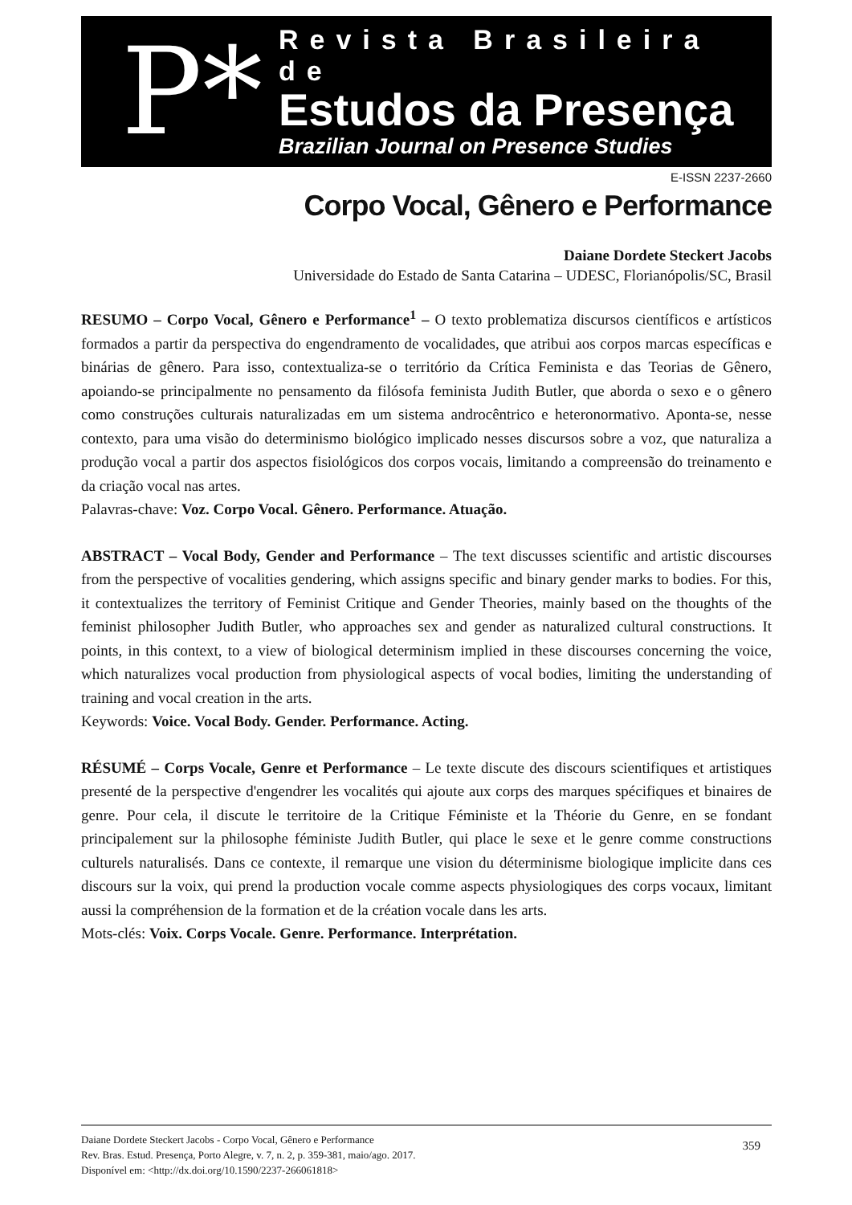P*
Revista Brasileira de
Estudos da Presença
Brazilian Journal on Presence Studies
E-ISSN 2237-2660
Corpo Vocal, Gênero e Performance
Daiane Dordete Steckert Jacobs
Universidade do Estado de Santa Catarina – UDESC, Florianópolis/SC, Brasil
RESUMO – Corpo Vocal, Gênero e Performance<sup>1</sup> – O texto problematiza discursos científicos e artísticos formados a partir da perspectiva do engendramento de vocalidades, que atribui aos corpos marcas específicas e binárias de gênero. Para isso, contextualiza-se o território da Crítica Feminista e das Teorias de Gênero, apoiando-se principalmente no pensamento da filósofa feminista Judith Butler, que aborda o sexo e o gênero como construções culturais naturalizadas em um sistema androcêntrico e heteronormativo. Aponta-se, nesse contexto, para uma visão do determinismo biológico implicado nesses discursos sobre a voz, que naturaliza a produção vocal a partir dos aspectos fisiológicos dos corpos vocais, limitando a compreensão do treinamento e da criação vocal nas artes.
Palavras-chave: Voz. Corpo Vocal. Gênero. Performance. Atuação.
ABSTRACT – Vocal Body, Gender and Performance – The text discusses scientific and artistic discourses from the perspective of vocalities gendering, which assigns specific and binary gender marks to bodies. For this, it contextualizes the territory of Feminist Critique and Gender Theories, mainly based on the thoughts of the feminist philosopher Judith Butler, who approaches sex and gender as naturalized cultural constructions. It points, in this context, to a view of biological determinism implied in these discourses concerning the voice, which naturalizes vocal production from physiological aspects of vocal bodies, limiting the understanding of training and vocal creation in the arts.
Keywords: Voice. Vocal Body. Gender. Performance. Acting.
RÉSUMÉ – Corps Vocale, Genre et Performance – Le texte discute des discours scientifiques et artistiques presenté de la perspective d'engendrer les vocalités qui ajoute aux corps des marques spécifiques et binaires de genre. Pour cela, il discute le territoire de la Critique Féministe et la Théorie du Genre, en se fondant principalement sur la philosophe féministe Judith Butler, qui place le sexe et le genre comme constructions culturels naturalisés. Dans ce contexte, il remarque une vision du déterminisme biologique implicite dans ces discours sur la voix, qui prend la production vocale comme aspects physiologiques des corps vocaux, limitant aussi la compréhension de la formation et de la création vocale dans les arts.
Mots-clés: Voix. Corps Vocale. Genre. Performance. Interprétation.
Daiane Dordete Steckert Jacobs - Corpo Vocal, Gênero e Performance
Rev. Bras. Estud. Presença, Porto Alegre, v. 7, n. 2, p. 359-381, maio/ago. 2017.
Disponível em: <http://dx.doi.org/10.1590/2237-266061818>
359